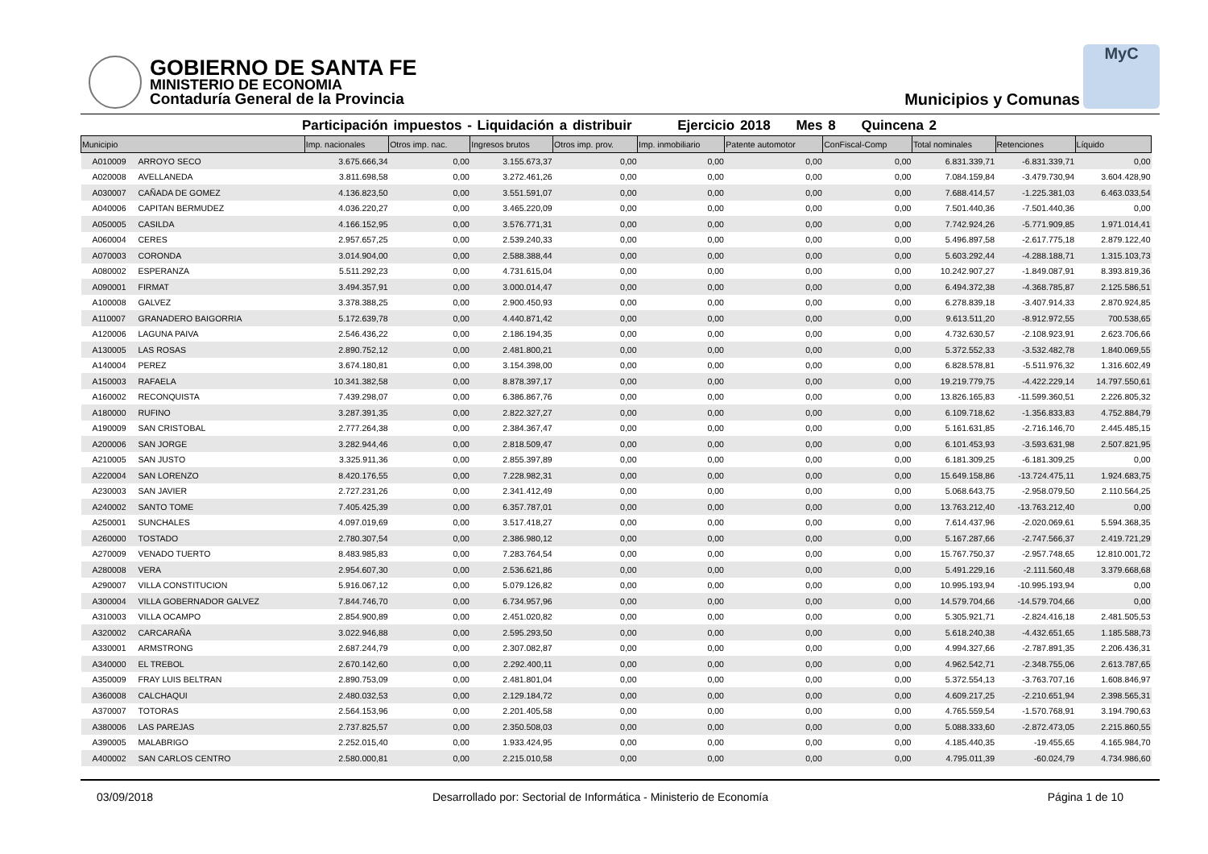GOBIERNO DE SANTA FE
MINISTERIO DE ECONOMIA
Contaduría General de la Provincia
Municipios y Comunas
MyC
Participación impuestos - Liquidación a distribuir Ejercicio 2018 Mes 8 Quincena 2
| Municipio | | Imp. nacionales | Otros imp. nac. | Ingresos brutos | Otros imp. prov. | Imp. inmobiliario | Patente automotor | ConFiscal-Comp | Total nominales | Retenciones | Líquido |
| --- | --- | --- | --- | --- | --- | --- | --- | --- | --- | --- | --- |
| A010009 | ARROYO SECO | 3.675.666,34 | 0,00 | 3.155.673,37 | 0,00 | 0,00 | 0,00 | 0,00 | 6.831.339,71 | -6.831.339,71 | 0,00 |
| A020008 | AVELLANEDA | 3.811.698,58 | 0,00 | 3.272.461,26 | 0,00 | 0,00 | 0,00 | 0,00 | 7.084.159,84 | -3.479.730,94 | 3.604.428,90 |
| A030007 | CAÑADA DE GOMEZ | 4.136.823,50 | 0,00 | 3.551.591,07 | 0,00 | 0,00 | 0,00 | 0,00 | 7.688.414,57 | -1.225.381,03 | 6.463.033,54 |
| A040006 | CAPITAN BERMUDEZ | 4.036.220,27 | 0,00 | 3.465.220,09 | 0,00 | 0,00 | 0,00 | 0,00 | 7.501.440,36 | -7.501.440,36 | 0,00 |
| A050005 | CASILDA | 4.166.152,95 | 0,00 | 3.576.771,31 | 0,00 | 0,00 | 0,00 | 0,00 | 7.742.924,26 | -5.771.909,85 | 1.971.014,41 |
| A060004 | CERES | 2.957.657,25 | 0,00 | 2.539.240,33 | 0,00 | 0,00 | 0,00 | 0,00 | 5.496.897,58 | -2.617.775,18 | 2.879.122,40 |
| A070003 | CORONDA | 3.014.904,00 | 0,00 | 2.588.388,44 | 0,00 | 0,00 | 0,00 | 0,00 | 5.603.292,44 | -4.288.188,71 | 1.315.103,73 |
| A080002 | ESPERANZA | 5.511.292,23 | 0,00 | 4.731.615,04 | 0,00 | 0,00 | 0,00 | 0,00 | 10.242.907,27 | -1.849.087,91 | 8.393.819,36 |
| A090001 | FIRMAT | 3.494.357,91 | 0,00 | 3.000.014,47 | 0,00 | 0,00 | 0,00 | 0,00 | 6.494.372,38 | -4.368.785,87 | 2.125.586,51 |
| A100008 | GALVEZ | 3.378.388,25 | 0,00 | 2.900.450,93 | 0,00 | 0,00 | 0,00 | 0,00 | 6.278.839,18 | -3.407.914,33 | 2.870.924,85 |
| A110007 | GRANADERO BAIGORRIA | 5.172.639,78 | 0,00 | 4.440.871,42 | 0,00 | 0,00 | 0,00 | 0,00 | 9.613.511,20 | -8.912.972,55 | 700.538,65 |
| A120006 | LAGUNA PAIVA | 2.546.436,22 | 0,00 | 2.186.194,35 | 0,00 | 0,00 | 0,00 | 0,00 | 4.732.630,57 | -2.108.923,91 | 2.623.706,66 |
| A130005 | LAS ROSAS | 2.890.752,12 | 0,00 | 2.481.800,21 | 0,00 | 0,00 | 0,00 | 0,00 | 5.372.552,33 | -3.532.482,78 | 1.840.069,55 |
| A140004 | PEREZ | 3.674.180,81 | 0,00 | 3.154.398,00 | 0,00 | 0,00 | 0,00 | 0,00 | 6.828.578,81 | -5.511.976,32 | 1.316.602,49 |
| A150003 | RAFAELA | 10.341.382,58 | 0,00 | 8.878.397,17 | 0,00 | 0,00 | 0,00 | 0,00 | 19.219.779,75 | -4.422.229,14 | 14.797.550,61 |
| A160002 | RECONQUISTA | 7.439.298,07 | 0,00 | 6.386.867,76 | 0,00 | 0,00 | 0,00 | 0,00 | 13.826.165,83 | -11.599.360,51 | 2.226.805,32 |
| A180000 | RUFINO | 3.287.391,35 | 0,00 | 2.822.327,27 | 0,00 | 0,00 | 0,00 | 0,00 | 6.109.718,62 | -1.356.833,83 | 4.752.884,79 |
| A190009 | SAN CRISTOBAL | 2.777.264,38 | 0,00 | 2.384.367,47 | 0,00 | 0,00 | 0,00 | 0,00 | 5.161.631,85 | -2.716.146,70 | 2.445.485,15 |
| A200006 | SAN JORGE | 3.282.944,46 | 0,00 | 2.818.509,47 | 0,00 | 0,00 | 0,00 | 0,00 | 6.101.453,93 | -3.593.631,98 | 2.507.821,95 |
| A210005 | SAN JUSTO | 3.325.911,36 | 0,00 | 2.855.397,89 | 0,00 | 0,00 | 0,00 | 0,00 | 6.181.309,25 | -6.181.309,25 | 0,00 |
| A220004 | SAN LORENZO | 8.420.176,55 | 0,00 | 7.228.982,31 | 0,00 | 0,00 | 0,00 | 0,00 | 15.649.158,86 | -13.724.475,11 | 1.924.683,75 |
| A230003 | SAN JAVIER | 2.727.231,26 | 0,00 | 2.341.412,49 | 0,00 | 0,00 | 0,00 | 0,00 | 5.068.643,75 | -2.958.079,50 | 2.110.564,25 |
| A240002 | SANTO TOME | 7.405.425,39 | 0,00 | 6.357.787,01 | 0,00 | 0,00 | 0,00 | 0,00 | 13.763.212,40 | -13.763.212,40 | 0,00 |
| A250001 | SUNCHALES | 4.097.019,69 | 0,00 | 3.517.418,27 | 0,00 | 0,00 | 0,00 | 0,00 | 7.614.437,96 | -2.020.069,61 | 5.594.368,35 |
| A260000 | TOSTADO | 2.780.307,54 | 0,00 | 2.386.980,12 | 0,00 | 0,00 | 0,00 | 0,00 | 5.167.287,66 | -2.747.566,37 | 2.419.721,29 |
| A270009 | VENADO TUERTO | 8.483.985,83 | 0,00 | 7.283.764,54 | 0,00 | 0,00 | 0,00 | 0,00 | 15.767.750,37 | -2.957.748,65 | 12.810.001,72 |
| A280008 | VERA | 2.954.607,30 | 0,00 | 2.536.621,86 | 0,00 | 0,00 | 0,00 | 0,00 | 5.491.229,16 | -2.111.560,48 | 3.379.668,68 |
| A290007 | VILLA CONSTITUCION | 5.916.067,12 | 0,00 | 5.079.126,82 | 0,00 | 0,00 | 0,00 | 0,00 | 10.995.193,94 | -10.995.193,94 | 0,00 |
| A300004 | VILLA GOBERNADOR GALVEZ | 7.844.746,70 | 0,00 | 6.734.957,96 | 0,00 | 0,00 | 0,00 | 0,00 | 14.579.704,66 | -14.579.704,66 | 0,00 |
| A310003 | VILLA OCAMPO | 2.854.900,89 | 0,00 | 2.451.020,82 | 0,00 | 0,00 | 0,00 | 0,00 | 5.305.921,71 | -2.824.416,18 | 2.481.505,53 |
| A320002 | CARCARAÑA | 3.022.946,88 | 0,00 | 2.595.293,50 | 0,00 | 0,00 | 0,00 | 0,00 | 5.618.240,38 | -4.432.651,65 | 1.185.588,73 |
| A330001 | ARMSTRONG | 2.687.244,79 | 0,00 | 2.307.082,87 | 0,00 | 0,00 | 0,00 | 0,00 | 4.994.327,66 | -2.787.891,35 | 2.206.436,31 |
| A340000 | EL TREBOL | 2.670.142,60 | 0,00 | 2.292.400,11 | 0,00 | 0,00 | 0,00 | 0,00 | 4.962.542,71 | -2.348.755,06 | 2.613.787,65 |
| A350009 | FRAY LUIS BELTRAN | 2.890.753,09 | 0,00 | 2.481.801,04 | 0,00 | 0,00 | 0,00 | 0,00 | 5.372.554,13 | -3.763.707,16 | 1.608.846,97 |
| A360008 | CALCHAQUI | 2.480.032,53 | 0,00 | 2.129.184,72 | 0,00 | 0,00 | 0,00 | 0,00 | 4.609.217,25 | -2.210.651,94 | 2.398.565,31 |
| A370007 | TOTORAS | 2.564.153,96 | 0,00 | 2.201.405,58 | 0,00 | 0,00 | 0,00 | 0,00 | 4.765.559,54 | -1.570.768,91 | 3.194.790,63 |
| A380006 | LAS PAREJAS | 2.737.825,57 | 0,00 | 2.350.508,03 | 0,00 | 0,00 | 0,00 | 0,00 | 5.088.333,60 | -2.872.473,05 | 2.215.860,55 |
| A390005 | MALABRIGO | 2.252.015,40 | 0,00 | 1.933.424,95 | 0,00 | 0,00 | 0,00 | 0,00 | 4.185.440,35 | -19.455,65 | 4.165.984,70 |
| A400002 | SAN CARLOS CENTRO | 2.580.000,81 | 0,00 | 2.215.010,58 | 0,00 | 0,00 | 0,00 | 0,00 | 4.795.011,39 | -60.024,79 | 4.734.986,60 |
03/09/2018 Desarrollado por: Sectorial de Informática - Ministerio de Economía Página 1 de 10